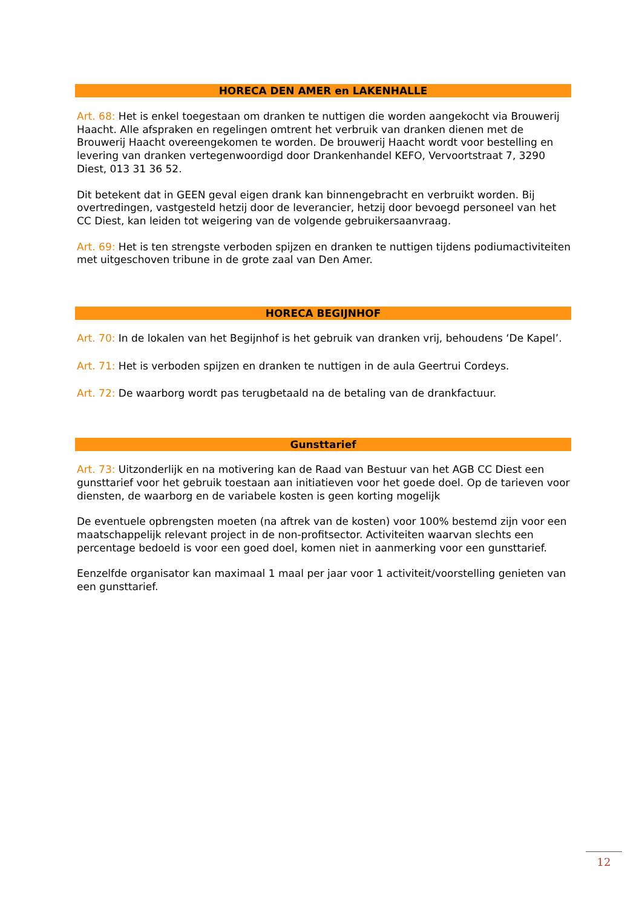HORECA DEN AMER en LAKENHALLE
Art. 68: Het is enkel toegestaan om dranken te nuttigen die worden aangekocht via Brouwerij Haacht. Alle afspraken en regelingen omtrent het verbruik van dranken dienen met de Brouwerij Haacht overeengekomen te worden. De brouwerij Haacht wordt voor bestelling en levering van dranken vertegenwoordigd door Drankenhandel KEFO, Vervoortstraat 7, 3290 Diest, 013 31 36 52.
Dit betekent dat in GEEN geval eigen drank kan binnengebracht en verbruikt worden. Bij overtredingen, vastgesteld hetzij door de leverancier, hetzij door bevoegd personeel van het CC Diest, kan leiden tot weigering van de volgende gebruikersaanvraag.
Art. 69: Het is ten strengste verboden spijzen en dranken te nuttigen tijdens podiumactiviteiten met uitgeschoven tribune in de grote zaal van Den Amer.
HORECA BEGIJNHOF
Art. 70: In de lokalen van het Begijnhof is het gebruik van dranken vrij, behoudens ‘De Kapel’.
Art. 71: Het is verboden spijzen en dranken te nuttigen in de aula Geertrui Cordeys.
Art. 72: De waarborg wordt pas terugbetaald na de betaling van de drankfactuur.
Gunsttarief
Art. 73: Uitzonderlijk en na motivering kan de Raad van Bestuur van het AGB CC Diest een gunsttarief voor het gebruik toestaan aan initiatieven voor het goede doel. Op de tarieven voor diensten, de waarborg en de variabele kosten is geen korting mogelijk
De eventuele opbrengsten moeten (na aftrek van de kosten) voor 100% bestemd zijn voor een maatschappelijk relevant project in de non-profitsector. Activiteiten waarvan slechts een percentage bedoeld is voor een goed doel, komen niet in aanmerking voor een gunsttarief.
Eenzelfde organisator kan maximaal 1 maal per jaar voor 1 activiteit/voorstelling genieten van een gunsttarief.
12